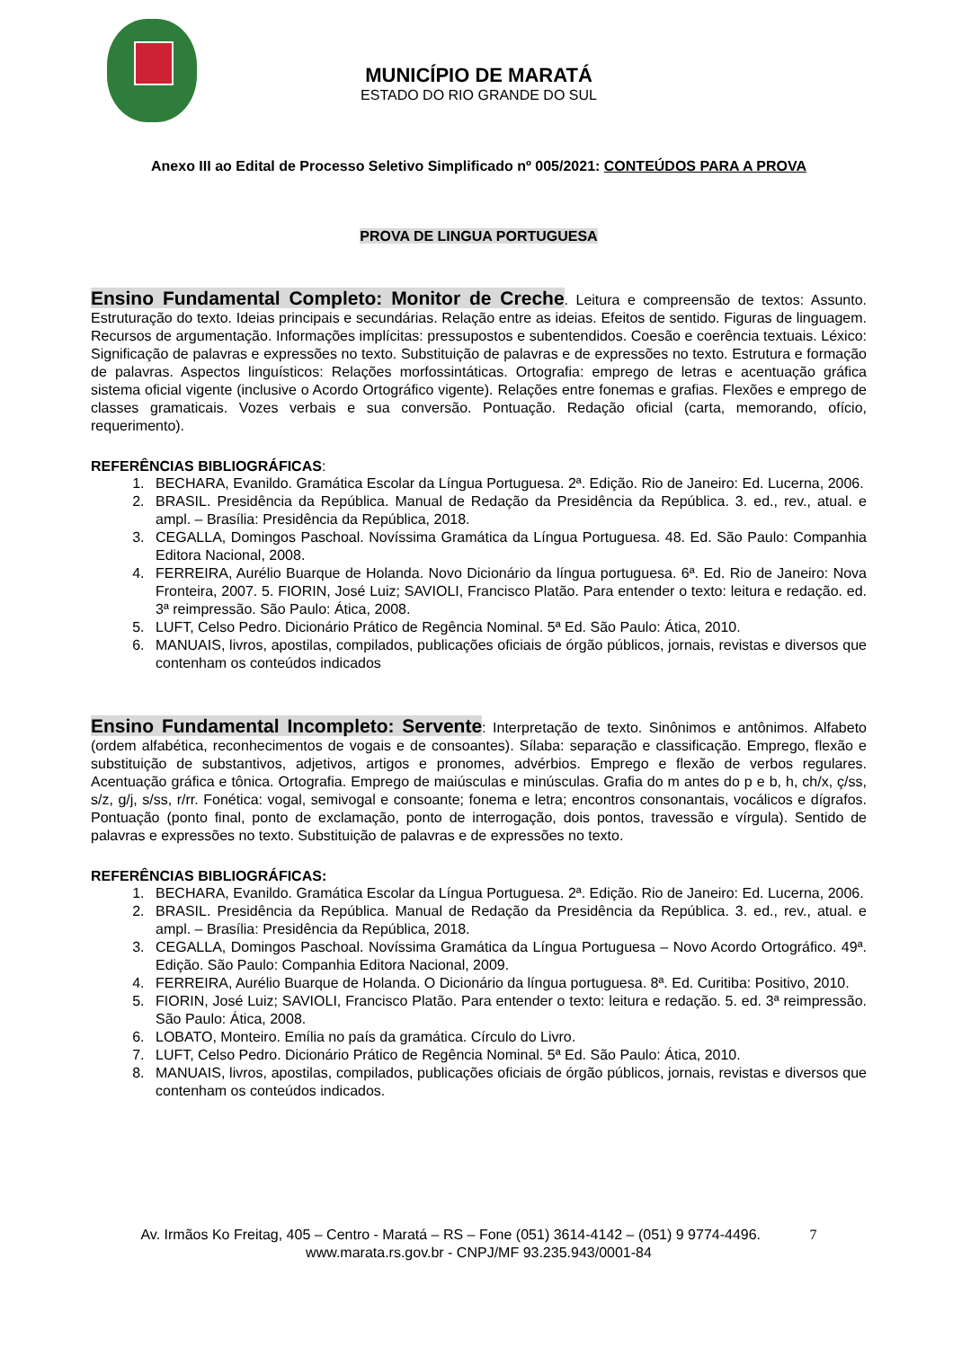MUNICÍPIO DE MARATÁ
ESTADO DO RIO GRANDE DO SUL
Anexo III ao Edital de Processo Seletivo Simplificado nº 005/2021: CONTEÚDOS PARA A PROVA
PROVA DE LINGUA PORTUGUESA
Ensino Fundamental Completo: Monitor de Creche. Leitura e compreensão de textos: Assunto. Estruturação do texto. Ideias principais e secundárias. Relação entre as ideias. Efeitos de sentido. Figuras de linguagem. Recursos de argumentação. Informações implícitas: pressupostos e subentendidos. Coesão e coerência textuais. Léxico: Significação de palavras e expressões no texto. Substituição de palavras e de expressões no texto. Estrutura e formação de palavras. Aspectos linguísticos: Relações morfossintáticas. Ortografia: emprego de letras e acentuação gráfica sistema oficial vigente (inclusive o Acordo Ortográfico vigente). Relações entre fonemas e grafias. Flexões e emprego de classes gramaticais. Vozes verbais e sua conversão. Pontuação. Redação oficial (carta, memorando, ofício, requerimento).
REFERÊNCIAS BIBLIOGRÁFICAS:
1. BECHARA, Evanildo. Gramática Escolar da Língua Portuguesa. 2ª. Edição. Rio de Janeiro: Ed. Lucerna, 2006.
2. BRASIL. Presidência da República. Manual de Redação da Presidência da República. 3. ed., rev., atual. e ampl. – Brasília: Presidência da República, 2018.
3. CEGALLA, Domingos Paschoal. Novíssima Gramática da Língua Portuguesa. 48. Ed. São Paulo: Companhia Editora Nacional, 2008.
4. FERREIRA, Aurélio Buarque de Holanda. Novo Dicionário da língua portuguesa. 6ª. Ed. Rio de Janeiro: Nova Fronteira, 2007. 5. FIORIN, José Luiz; SAVIOLI, Francisco Platão. Para entender o texto: leitura e redação. ed. 3ª reimpressão. São Paulo: Ática, 2008.
5. LUFT, Celso Pedro. Dicionário Prático de Regência Nominal. 5ª Ed. São Paulo: Ática, 2010.
6. MANUAIS, livros, apostilas, compilados, publicações oficiais de órgão públicos, jornais, revistas e diversos que contenham os conteúdos indicados
Ensino Fundamental Incompleto: Servente: Interpretação de texto. Sinônimos e antônimos. Alfabeto (ordem alfabética, reconhecimentos de vogais e de consoantes). Sílaba: separação e classificação. Emprego, flexão e substituição de substantivos, adjetivos, artigos e pronomes, advérbios. Emprego e flexão de verbos regulares. Acentuação gráfica e tônica. Ortografia. Emprego de maiúsculas e minúsculas. Grafia do m antes do p e b, h, ch/x, ç/ss, s/z, g/j, s/ss, r/rr. Fonética: vogal, semivogal e consoante; fonema e letra; encontros consonantais, vocálicos e dígrafos. Pontuação (ponto final, ponto de exclamação, ponto de interrogação, dois pontos, travessão e vírgula). Sentido de palavras e expressões no texto. Substituição de palavras e de expressões no texto.
REFERÊNCIAS BIBLIOGRÁFICAS:
1. BECHARA, Evanildo. Gramática Escolar da Língua Portuguesa. 2ª. Edição. Rio de Janeiro: Ed. Lucerna, 2006.
2. BRASIL. Presidência da República. Manual de Redação da Presidência da República. 3. ed., rev., atual. e ampl. – Brasília: Presidência da República, 2018.
3. CEGALLA, Domingos Paschoal. Novíssima Gramática da Língua Portuguesa – Novo Acordo Ortográfico. 49ª. Edição. São Paulo: Companhia Editora Nacional, 2009.
4. FERREIRA, Aurélio Buarque de Holanda. O Dicionário da língua portuguesa. 8ª. Ed. Curitiba: Positivo, 2010.
5. FIORIN, José Luiz; SAVIOLI, Francisco Platão. Para entender o texto: leitura e redação. 5. ed. 3ª reimpressão. São Paulo: Ática, 2008.
6. LOBATO, Monteiro. Emília no país da gramática. Círculo do Livro.
7. LUFT, Celso Pedro. Dicionário Prático de Regência Nominal. 5ª Ed. São Paulo: Ática, 2010.
8. MANUAIS, livros, apostilas, compilados, publicações oficiais de órgão públicos, jornais, revistas e diversos que contenham os conteúdos indicados.
Av. Irmãos Ko Freitag, 405 – Centro - Maratá – RS – Fone (051) 3614-4142 – (051) 9 9774-4496. 7
www.marata.rs.gov.br - CNPJ/MF 93.235.943/0001-84